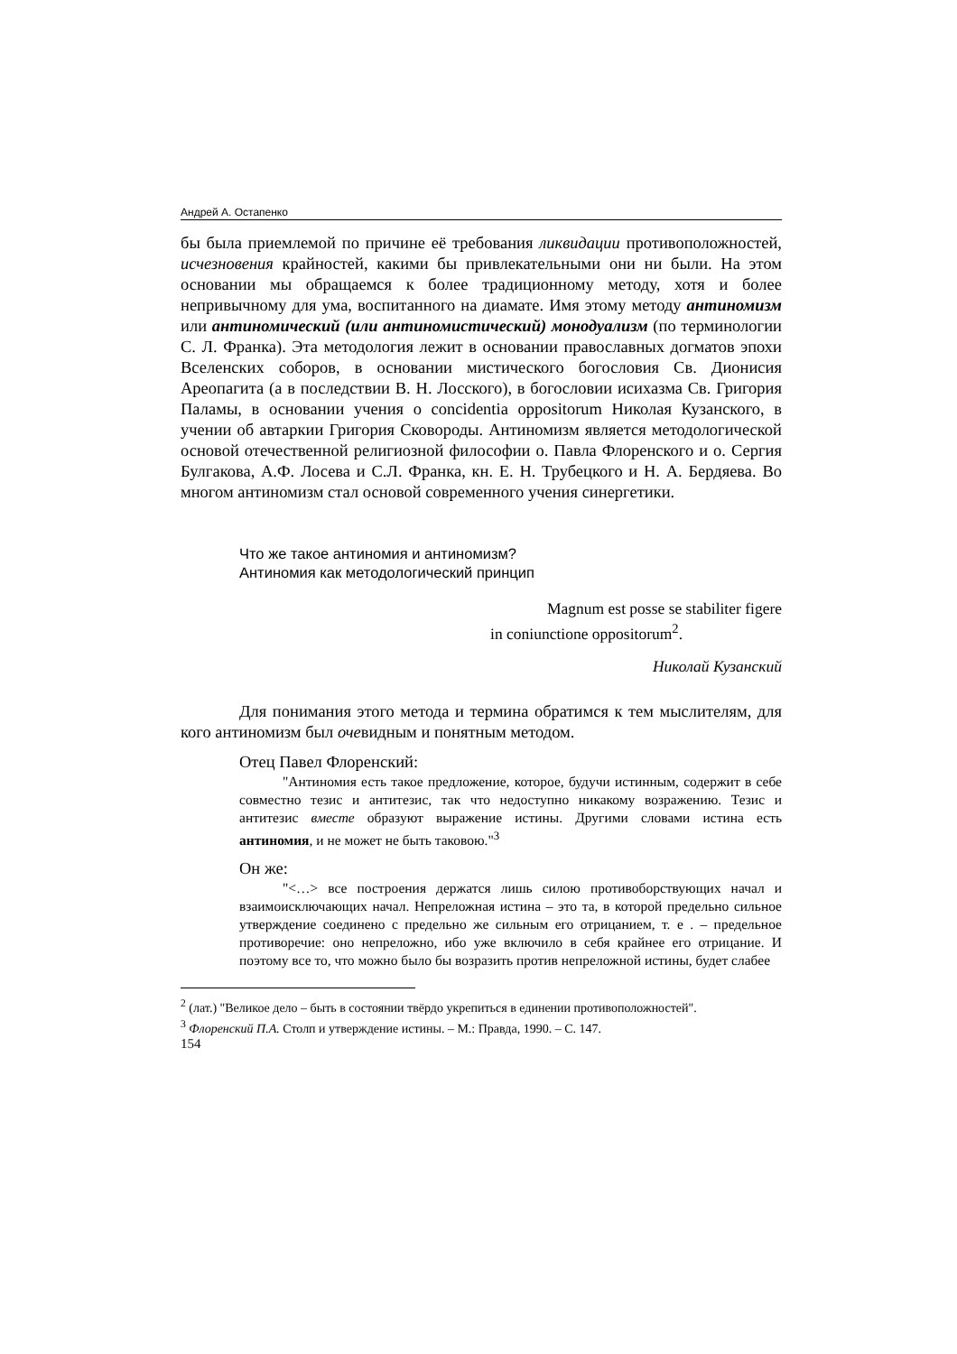Андрей А. Остапенко
бы была приемлемой по причине её требования ликвидации противоположностей, исчезновения крайностей, какими бы привлекательными они ни были. На этом основании мы обращаемся к более традиционному методу, хотя и более непривычному для ума, воспитанного на диамате. Имя этому методу антиномизм или антиномический (или антиномистический) монодуализм (по терминологии С. Л. Франка). Эта методология лежит в основании православных догматов эпохи Вселенских соборов, в основании мистического богословия Св. Дионисия Ареопагита (а в последствии В. Н. Лосского), в богословии исихазма Св. Григория Паламы, в основании учения о concidentia oppositorum Николая Кузанского, в учении об автаркии Григория Сковороды. Антиномизм является методологической основой отечественной религиозной философии о. Павла Флоренского и о. Сергия Булгакова, А.Ф. Лосева и С.Л. Франка, кн. Е. Н. Трубецкого и Н. А. Бердяева. Во многом антиномизм стал основой современного учения синергетики.
Что же такое антиномия и антиномизм?
Антиномия как методологический принцип
Magnum est posse se stabiliter figere
in coniunctione oppositorum<sup>2</sup>.
Николай Кузанский
Для понимания этого метода и термина обратимся к тем мыслителям, для кого антиномизм был очевидным и понятным методом.
Отец Павел Флоренский:
"Антиномия есть такое предложение, которое, будучи истинным, содержит в себе совместно тезис и антитезис, так что недоступно никакому возражению. Тезис и антитезис вместе образуют выражение истины. Другими словами истина есть антиномия, и не может не быть таковою."<sup>3</sup>
Он же:
"<…> все построения держатся лишь силою противоборствующих начал и взаимоисключающих начал. Непреложная истина – это та, в которой предельно сильное утверждение соединено с предельно же сильным его отрицанием, т. е . – предельное противоречие: оно непреложно, ибо уже включило в себя крайнее его отрицание. И поэтому все то, что можно было бы возразить против непреложной истины, будет слабее
<sup>2</sup> (лат.) "Великое дело – быть в состоянии твёрдо укрепиться в единении противоположностей".
<sup>3</sup> Флоренский П.А. Столп и утверждение истины. – М.: Правда, 1990. – С. 147.
154